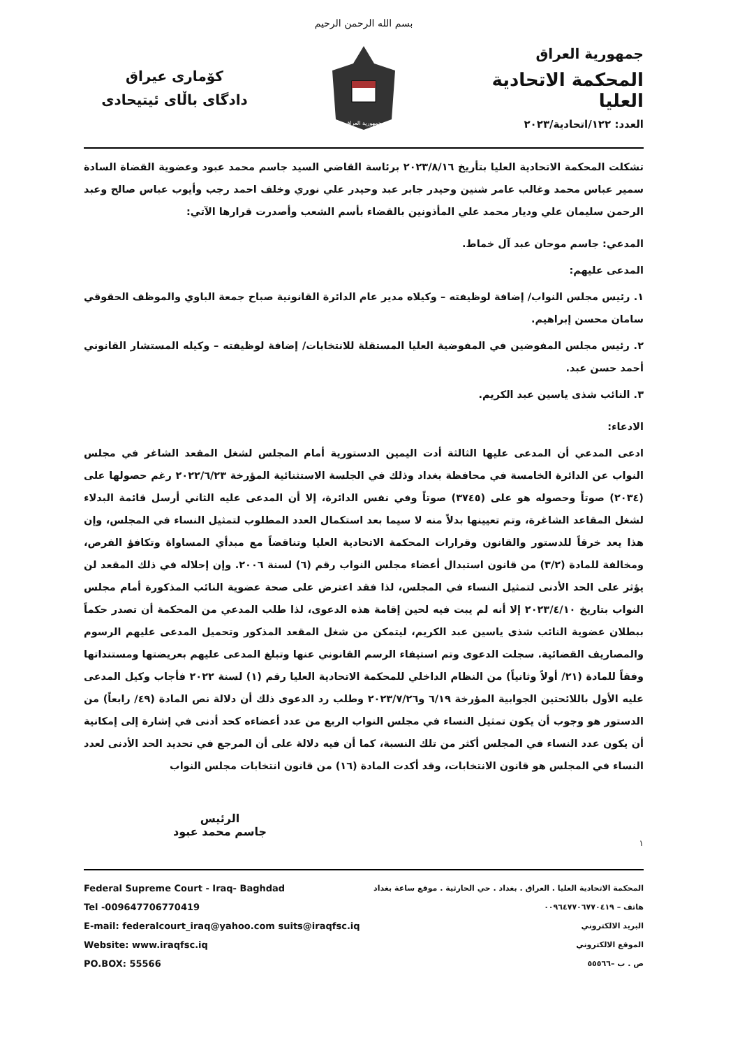بسم الله الرحمن الرحيم
جمهورية العراق
المحكمة الاتحادية العليا
العدد: ١٢٢/اتحادية/٢٠٢٣
جمهورية العراق
كۆماری عیراق
دادگای باڵای ئیتیحادی
تشكلت المحكمة الاتحادية العليا بتأريخ ٢٠٢٣/٨/١٦ برئاسة القاضي السيد جاسم محمد عبود وعضوية القضاة السادة سمير عباس محمد وغالب عامر شنين وحيدر جابر عبد وحيدر علي نوري وخلف احمد رجب وأيوب عباس صالح وعبد الرحمن سليمان علي وديار محمد علي المأذونين بالقضاء بأسم الشعب وأصدرت قرارها الآتي:
المدعي: جاسم موحان عبد آل خماط.
المدعى عليهم:
١. رئيس مجلس النواب/ إضافة لوظيفته – وكيلاه مدير عام الدائرة القانونية صباح جمعة الباوي والموظف الحقوقي سامان محسن إبراهيم.
٢. رئيس مجلس المفوضين في المفوضية العليا المستقلة للانتخابات/ إضافة لوظيفته – وكيله المستشار القانوني أحمد حسن عبد.
٣. النائب شذى ياسين عبد الكريم.
الادعاء:
ادعى المدعي أن المدعى عليها الثالثة أدت اليمين الدستورية أمام المجلس لشغل المقعد الشاغر في مجلس النواب عن الدائرة الخامسة في محافظة بغداد وذلك في الجلسة الاستثنائية المؤرخة ٢٠٢٢/٦/٢٣ رغم حصولها على (٢٠٣٤) صوتاً وحصوله هو على (٣٧٤٥) صوتاً وفي نفس الدائرة، إلا أن المدعى عليه الثاني أرسل قائمة البدلاء لشغل المقاعد الشاغرة، وتم تعيينها بدلاً منه لا سيما بعد استكمال العدد المطلوب لتمثيل النساء في المجلس، وإن هذا يعد خرقاً للدستور والقانون وقرارات المحكمة الاتحادية العليا وتناقضاً مع مبدأي المساواة وتكافؤ الفرص، ومخالفة للمادة (٣/٢) من قانون استبدال أعضاء مجلس النواب رقم (٦) لسنة ٢٠٠٦. وإن إحلاله في ذلك المقعد لن يؤثر على الحد الأدنى لتمثيل النساء في المجلس، لذا فقد اعترض على صحة عضوية النائب المذكورة أمام مجلس النواب بتاريخ ٢٠٢٣/٤/١٠ إلا أنه لم يبت فيه لحين إقامة هذه الدعوى، لذا طلب المدعي من المحكمة أن تصدر حكماً ببطلان عضوية النائب شذى ياسين عبد الكريم، ليتمكن من شغل المقعد المذكور وتحميل المدعى عليهم الرسوم والمصاريف القضائية. سجلت الدعوى وتم استيفاء الرسم القانوني عنها وتبلغ المدعى عليهم بعريضتها ومستنداتها وفقاً للمادة (٢١/ أولاً وثانياً) من النظام الداخلي للمحكمة الاتحادية العليا رقم (١) لسنة ٢٠٢٢ فأجاب وكيل المدعى عليه الأول باللائحتين الجوابية المؤرخة ٦/١٩ و٢٠٢٣/٧/٢٦ وطلب رد الدعوى ذلك أن دلالة نص المادة (٤٩/ رابعاً) من الدستور هو وجوب أن يكون تمثيل النساء في مجلس النواب الربع من عدد أعضاءه كحد أدنى في إشارة إلى إمكانية أن يكون عدد النساء في المجلس أكثر من تلك النسبة، كما أن فيه دلالة على أن المرجع في تحديد الحد الأدنى لعدد النساء في المجلس هو قانون الانتخابات، وقد أكدت المادة (١٦) من قانون انتخابات مجلس النواب
الرئيس
جاسم محمد عبود
١
Federal Supreme Court - Iraq- Baghdad
Tel -009647706770419
E-mail: federalcourt_iraq@yahoo.com suits@iraqfsc.iq
Website: www.iraqfsc.iq
PO.BOX: 55566
المحكمة الاتحادية العليا . العراق . بغداد . حي الحارثية . موقع ساعة بغداد
هاتف – ٠٠٩٦٤٧٧٠٦٧٧٠٤١٩
البريد الالكتروني
الموقع الالكتروني
ص . ب –٥٥٥٦٦